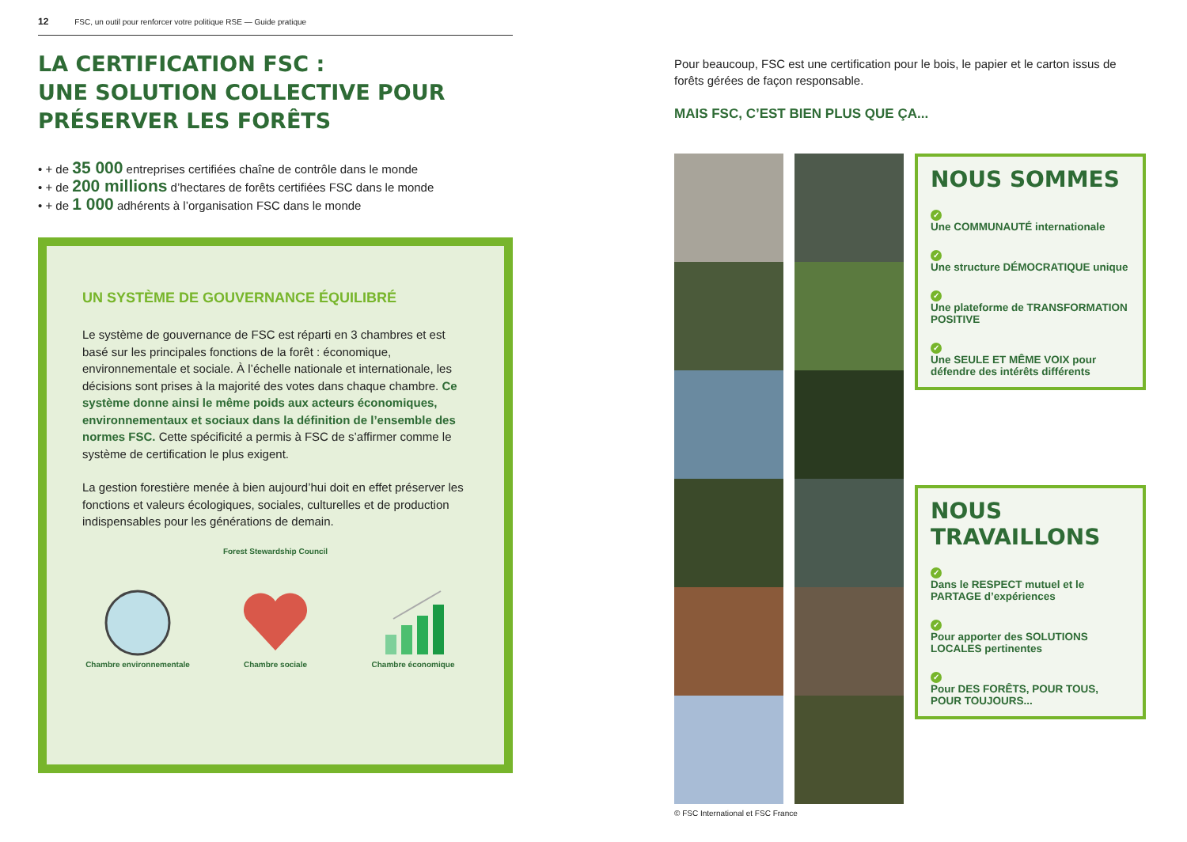12 FSC, un outil pour renforcer votre politique RSE — Guide pratique
LA CERTIFICATION FSC :
UNE SOLUTION COLLECTIVE POUR
PRÉSERVER LES FORÊTS
• + de 35 000 entreprises certifiées chaîne de contrôle dans le monde
• + de 200 millions d’hectares de forêts certifiées FSC dans le monde
• + de 1 000 adhérents à l’organisation FSC dans le monde
UN SYSTÈME DE GOUVERNANCE ÉQUILIBRÉ
Le système de gouvernance de FSC est réparti en 3 chambres et est basé sur les principales fonctions de la forêt : économique, environnementale et sociale. À l’échelle nationale et internationale, les décisions sont prises à la majorité des votes dans chaque chambre. Ce système donne ainsi le même poids aux acteurs économiques, environnementaux et sociaux dans la définition de l’ensemble des normes FSC. Cette spécificité a permis à FSC de s’affirmer comme le système de certification le plus exigent.
La gestion forestière menée à bien aujourd’hui doit en effet préserver les fonctions et valeurs écologiques, sociales, culturelles et de production indispensables pour les générations de demain.
Forest Stewardship Council
Chambre environnementale
Chambre sociale
Chambre économique
Pour beaucoup, FSC est une certification pour le bois, le papier et le carton issus de forêts gérées de façon responsable.
MAIS FSC, C’EST BIEN PLUS QUE ÇA...
© FSC International et FSC France
NOUS SOMMES
✓
Une COMMUNAUTÉ internationale
✓
Une structure DÉMOCRATIQUE unique
✓
Une plateforme de TRANSFORMATION POSITIVE
✓
Une SEULE ET MÊME VOIX pour défendre des intérêts différents
NOUS TRAVAILLONS
✓
Dans le RESPECT mutuel et le PARTAGE d’expériences
✓
Pour apporter des SOLUTIONS LOCALES pertinentes
✓
Pour DES FORÊTS, POUR TOUS, POUR TOUJOURS...